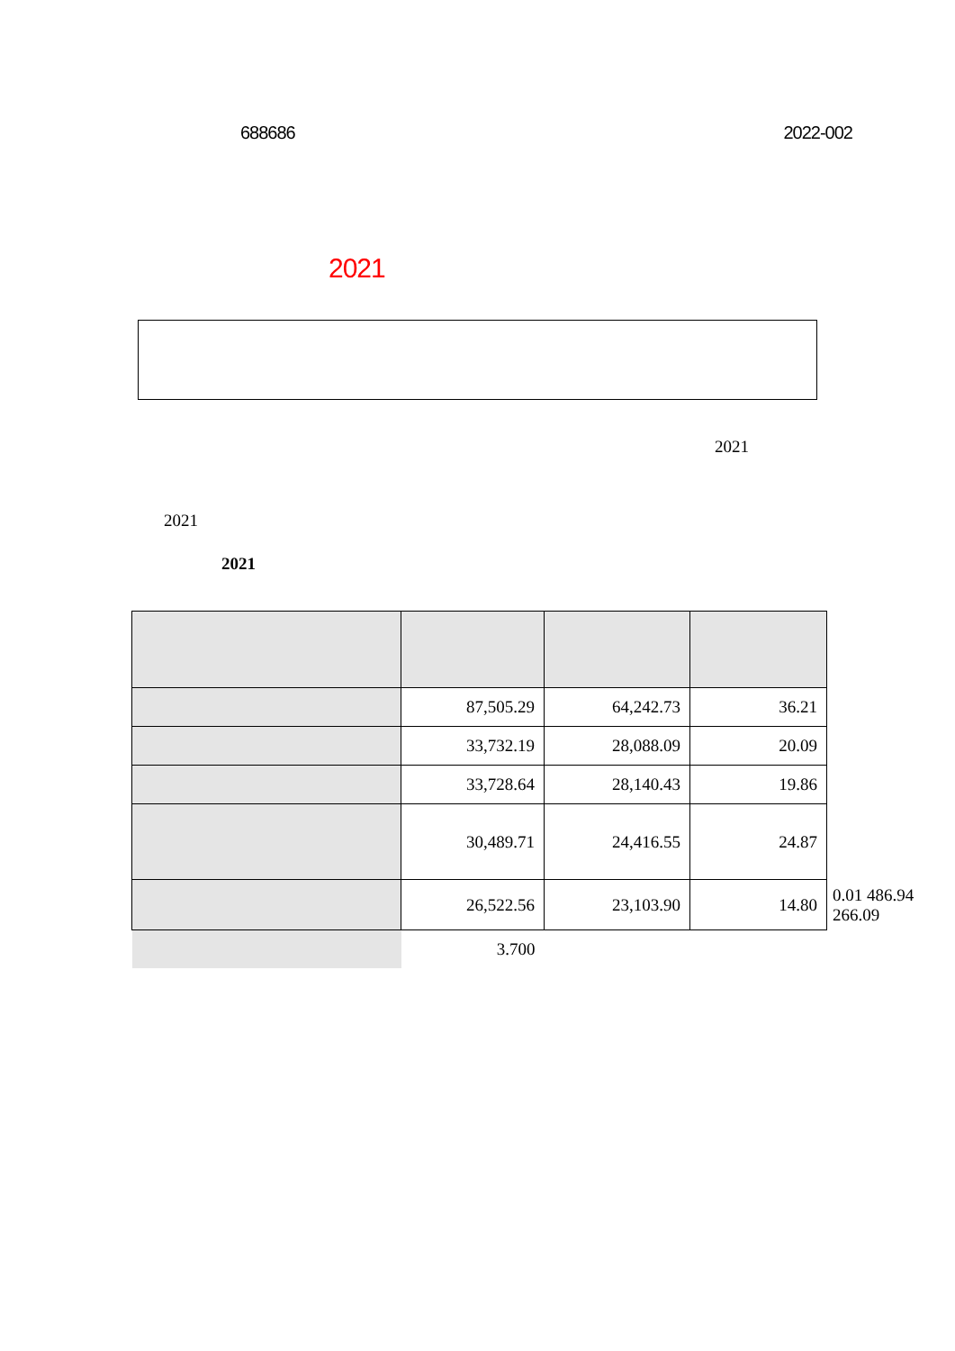688686 2022-002
2021
2021
2021
2021
| | 87,505.29 | 64,242.73 | 36.21 | |
| | 33,732.19 | 28,088.09 | 20.09 | |
| | 33,728.64 | 28,140.43 | 19.86 | |
| | 30,489.71 | 24,416.55 | 24.87 | |
| | 26,522.56 | 23,103.90 | 14.80 | 0.01 486.94 266.09 |
| | 3.700 | | | |